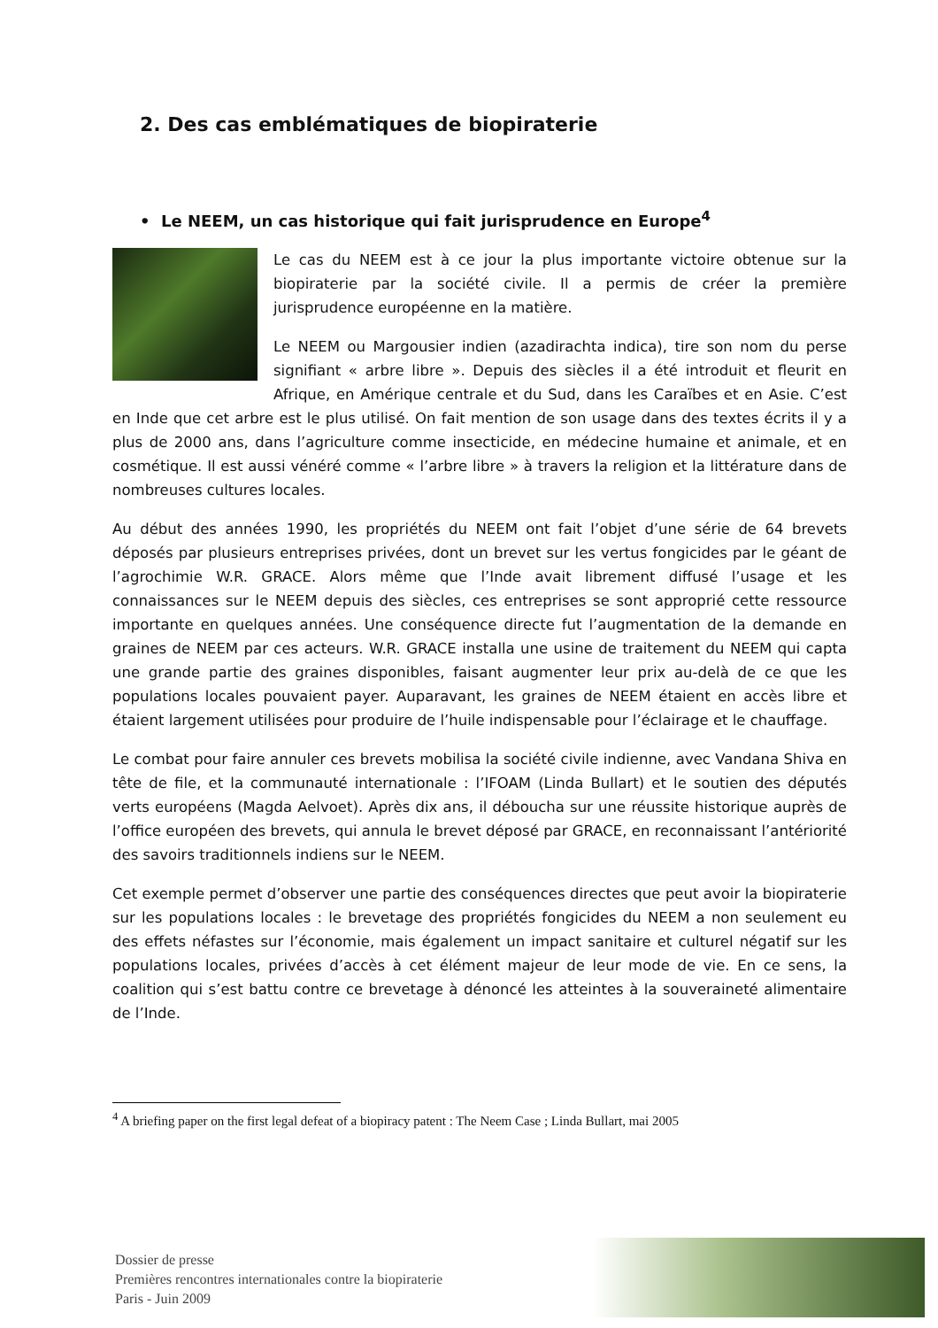2. Des cas emblématiques de biopiraterie
• Le NEEM, un cas historique qui fait jurisprudence en Europe<sup>4</sup>
Le cas du NEEM est à ce jour la plus importante victoire obtenue sur la biopiraterie par la société civile. Il a permis de créer la première jurisprudence européenne en la matière.
Le NEEM ou Margousier indien (azadirachta indica), tire son nom du perse signifiant « arbre libre ». Depuis des siècles il a été introduit et fleurit en Afrique, en Amérique centrale et du Sud, dans les Caraïbes et en Asie. C’est en Inde que cet arbre est le plus utilisé. On fait mention de son usage dans des textes écrits il y a plus de 2000 ans, dans l’agriculture comme insecticide, en médecine humaine et animale, et en cosmétique. Il est aussi vénéré comme « l’arbre libre » à travers la religion et la littérature dans de nombreuses cultures locales.
Au début des années 1990, les propriétés du NEEM ont fait l’objet d’une série de 64 brevets déposés par plusieurs entreprises privées, dont un brevet sur les vertus fongicides par le géant de l’agrochimie W.R. GRACE. Alors même que l’Inde avait librement diffusé l’usage et les connaissances sur le NEEM depuis des siècles, ces entreprises se sont approprié cette ressource importante en quelques années. Une conséquence directe fut l’augmentation de la demande en graines de NEEM par ces acteurs. W.R. GRACE installa une usine de traitement du NEEM qui capta une grande partie des graines disponibles, faisant augmenter leur prix au-delà de ce que les populations locales pouvaient payer. Auparavant, les graines de NEEM étaient en accès libre et étaient largement utilisées pour produire de l’huile indispensable pour l’éclairage et le chauffage.
Le combat pour faire annuler ces brevets mobilisa la société civile indienne, avec Vandana Shiva en tête de file, et la communauté internationale : l’IFOAM (Linda Bullart) et le soutien des députés verts européens (Magda Aelvoet). Après dix ans, il déboucha sur une réussite historique auprès de l’office européen des brevets, qui annula le brevet déposé par GRACE, en reconnaissant l’antériorité des savoirs traditionnels indiens sur le NEEM.
Cet exemple permet d’observer une partie des conséquences directes que peut avoir la biopiraterie sur les populations locales : le brevetage des propriétés fongicides du NEEM a non seulement eu des effets néfastes sur l’économie, mais également un impact sanitaire et culturel négatif sur les populations locales, privées d’accès à cet élément majeur de leur mode de vie. En ce sens, la coalition qui s’est battu contre ce brevetage à dénoncé les atteintes à la souveraineté alimentaire de l’Inde.
<sup>4</sup> A briefing paper on the first legal defeat of a biopiracy patent : The Neem Case ; Linda Bullart, mai 2005
Dossier de presse
Premières rencontres internationales contre la biopiraterie
Paris - Juin 2009